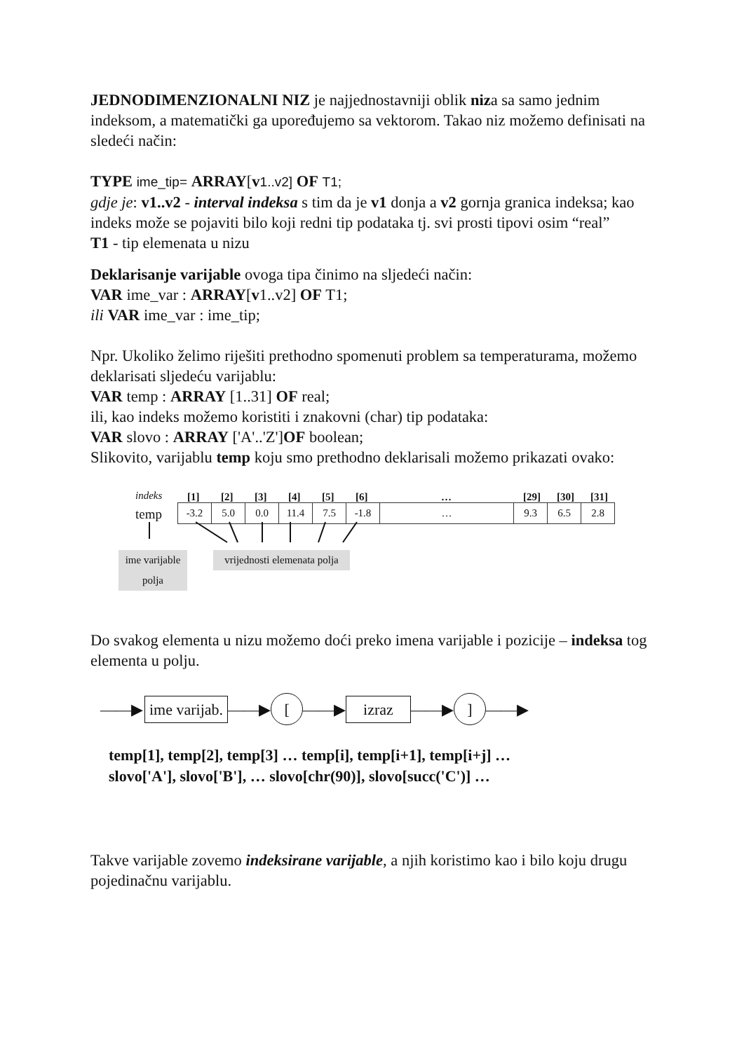JEDNODIMENZIONALNI NIZ je najjednostavniji oblik niza sa samo jednim indeksom, a matematički ga upoređujemo sa vektorom. Takao niz možemo definisati na sledeći način:
TYPE ime_tip= ARRAY[v 1..v2] OF T1;
gdje je: v1..v2 - interval indeksa s tim da je v1 donja a v2 gornja granica indeksa; kao indeks može se pojaviti bilo koji redni tip podataka tj. svi prosti tipovi osim “real”
T1 - tip elemenata u nizu
Deklarisanje varijable ovoga tipa činimo na sljedeći način:
VAR ime_var : ARRAY[v1..v2] OF T1;
ili VAR ime_var : ime_tip;
Npr. Ukoliko želimo riješiti prethodno spomenuti problem sa temperaturama, možemo deklarisati sljedeću varijablu:
VAR temp : ARRAY [1..31] OF real;
ili, kao indeks možemo koristiti i znakovni (char) tip podataka:
VAR slovo : ARRAY ['A'..'Z']OF boolean;
Slikovito, varijablu temp koju smo prethodno deklarisali možemo prikazati ovako:
indeks [1] [2] [3] [4] [5] [6] … [29] [30] [31]
temp
| -3.2 | 5.0 | 0.0 | 11.4 | 7.5 | -1.8 | … | 9.3 | 6.5 | 2.8 |
ime varijable
polja
vrijednosti elemenata polja
Do svakog elementa u nizu možemo doći preko imena varijable i pozicije – indeksa tog elementa u polju.
——▶ ime varijab. ——▶ [——▶ izraz ——▶] ——▶
temp[1], temp[2], temp[3] … temp[i], temp[i+1], temp[i+j] …
slovo['A'], slovo['B'], … slovo[chr(90)], slovo[succ('C')] …
Takve varijable zovemo indeksirane varijable, a njih koristimo kao i bilo koju drugu pojedinačnu varijablu.